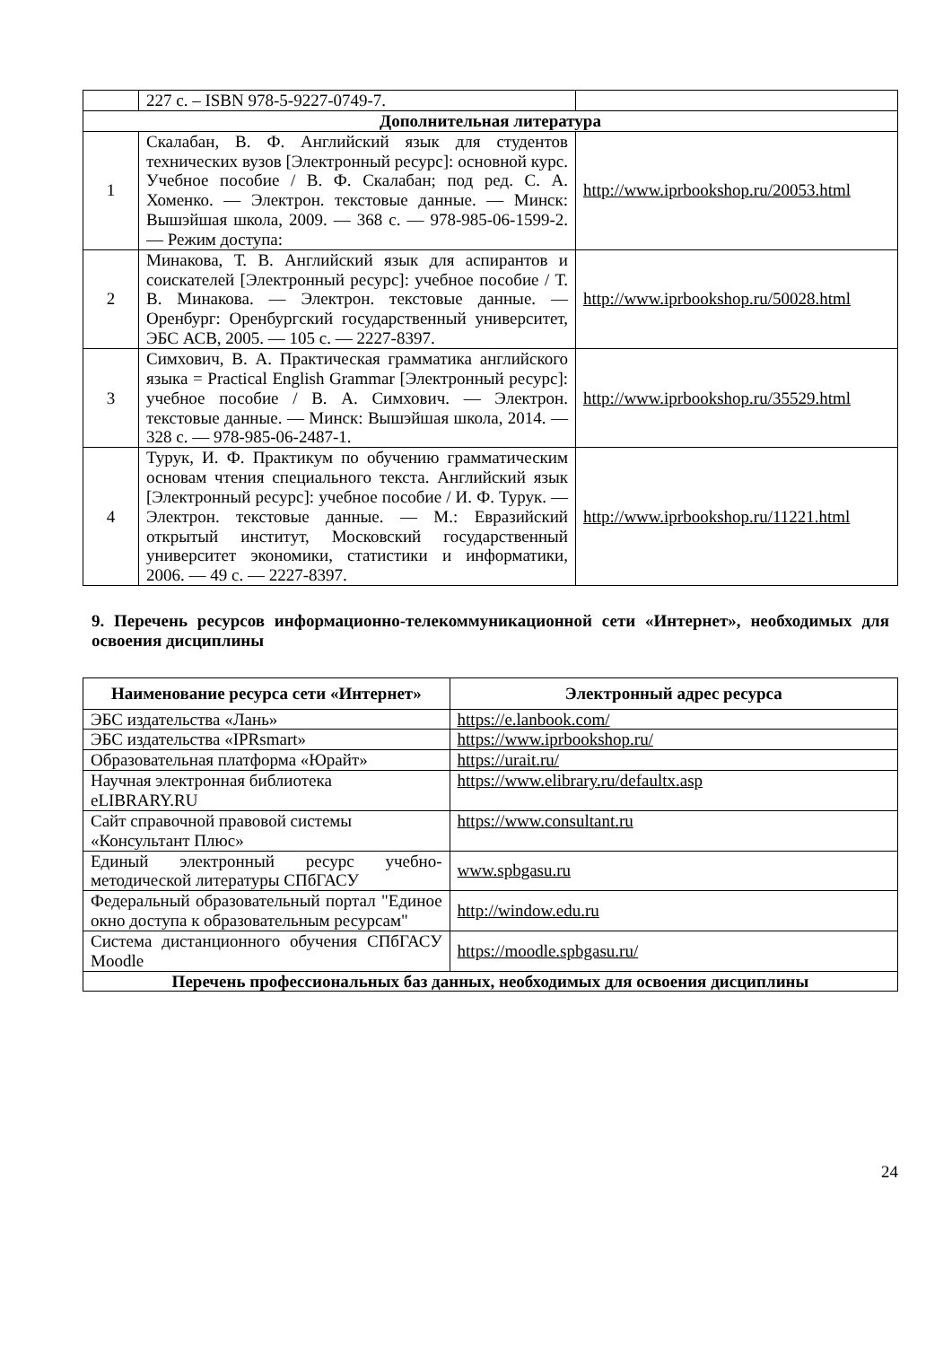| | 227 с. – ISBN 978-5-9227-0749-7. | |
| Дополнительная литература | | |
| 1 | Скалабан, В. Ф. Английский язык для студентов технических вузов [Электронный ресурс]: основной курс. Учебное пособие / В. Ф. Скалабан; под ред. С. А. Хоменко. — Электрон. текстовые данные. — Минск: Вышэйшая школа, 2009. — 368 с. — 978-985-06-1599-2. — Режим доступа: | http://www.iprbookshop.ru/20053.html |
| 2 | Минакова, Т. В. Английский язык для аспирантов и соискателей [Электронный ресурс]: учебное пособие / Т. В. Минакова. — Электрон. текстовые данные. — Оренбург: Оренбургский государственный университет, ЭБС АСВ, 2005. — 105 с. — 2227-8397. | http://www.iprbookshop.ru/50028.html |
| 3 | Симхович, В. А. Практическая грамматика английского языка = Practical English Grammar [Электронный ресурс]: учебное пособие / В. А. Симхович. — Электрон. текстовые данные. — Минск: Вышэйшая школа, 2014. — 328 с. — 978-985-06-2487-1. | http://www.iprbookshop.ru/35529.html |
| 4 | Турук, И. Ф. Практикум по обучению грамматическим основам чтения специального текста. Английский язык [Электронный ресурс]: учебное пособие / И. Ф. Турук. — Электрон. текстовые данные. — М.: Евразийский открытый институт, Московский государственный университет экономики, статистики и информатики, 2006. — 49 с. — 2227-8397. | http://www.iprbookshop.ru/11221.html |
9. Перечень ресурсов информационно-телекоммуникационной сети «Интернет», необходимых для освоения дисциплины
| Наименование ресурса сети «Интернет» | Электронный адрес ресурса |
| --- | --- |
| ЭБС издательства «Лань» | https://e.lanbook.com/ |
| ЭБС издательства «IPRsmart» | https://www.iprbookshop.ru/ |
| Образовательная платформа «Юрайт» | https://urait.ru/ |
| Научная электронная библиотека eLIBRARY.RU | https://www.elibrary.ru/defaultx.asp |
| Сайт справочной правовой системы «Консультант Плюс» | https://www.consultant.ru |
| Единый электронный ресурс учебно-методической литературы СПбГАСУ | www.spbgasu.ru |
| Федеральный образовательный портал "Единое окно доступа к образовательным ресурсам" | http://window.edu.ru |
| Система дистанционного обучения СПбГАСУ Moodle | https://moodle.spbgasu.ru/ |
| Перечень профессиональных баз данных, необходимых для освоения дисциплины | |
24